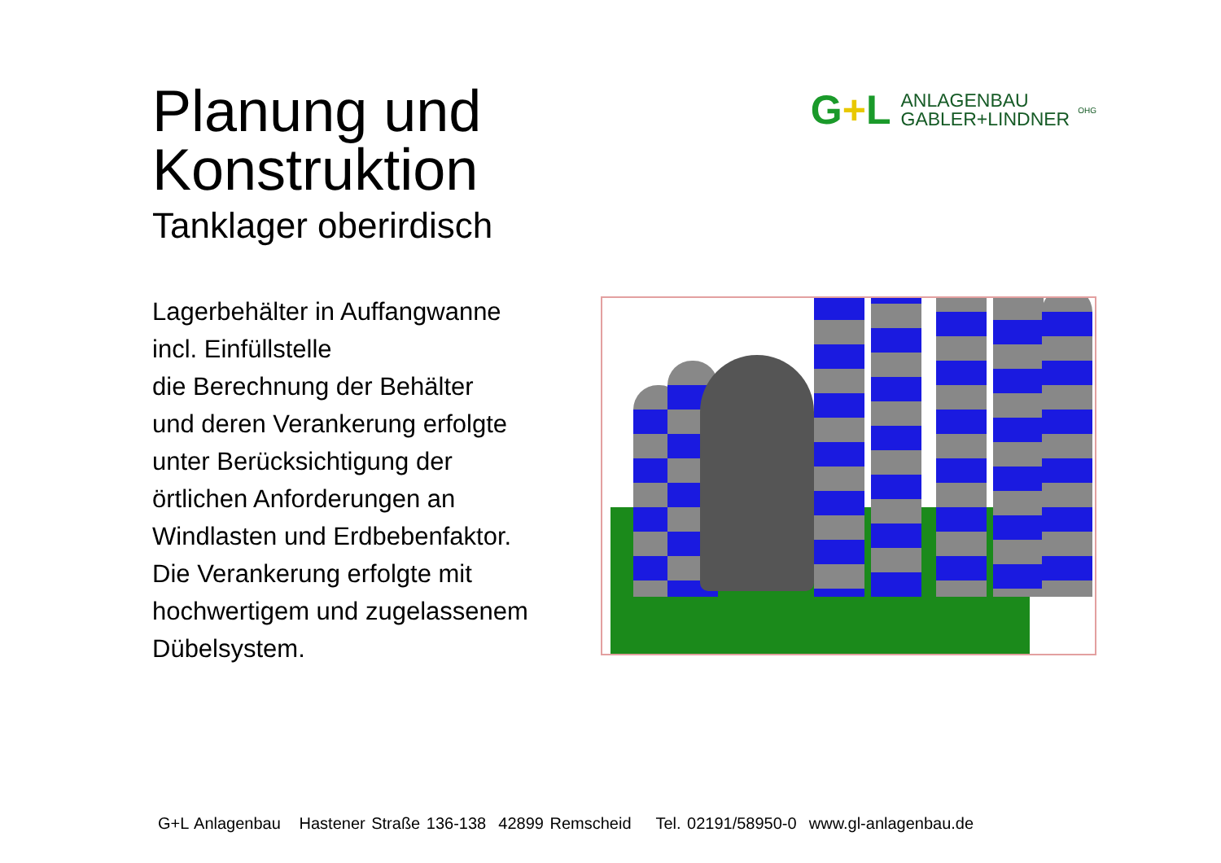Planung und Konstruktion
G+L
ANLAGENBAU
GABLER+LINDNER
OHG
Tanklager oberirdisch
Lagerbehälter in Auffangwanne
incl. Einfüllstelle
die Berechnung der Behälter
und deren Verankerung erfolgte
unter Berücksichtigung der
örtlichen Anforderungen an
Windlasten und Erdbebenfaktor.
Die Verankerung erfolgte mit
hochwertigem und zugelassenem
Dübelsystem.
G+L Anlagenbau Hastener Straße 136-138 42899 Remscheid Tel. 02191/58950-0 www.gl-anlagenbau.de